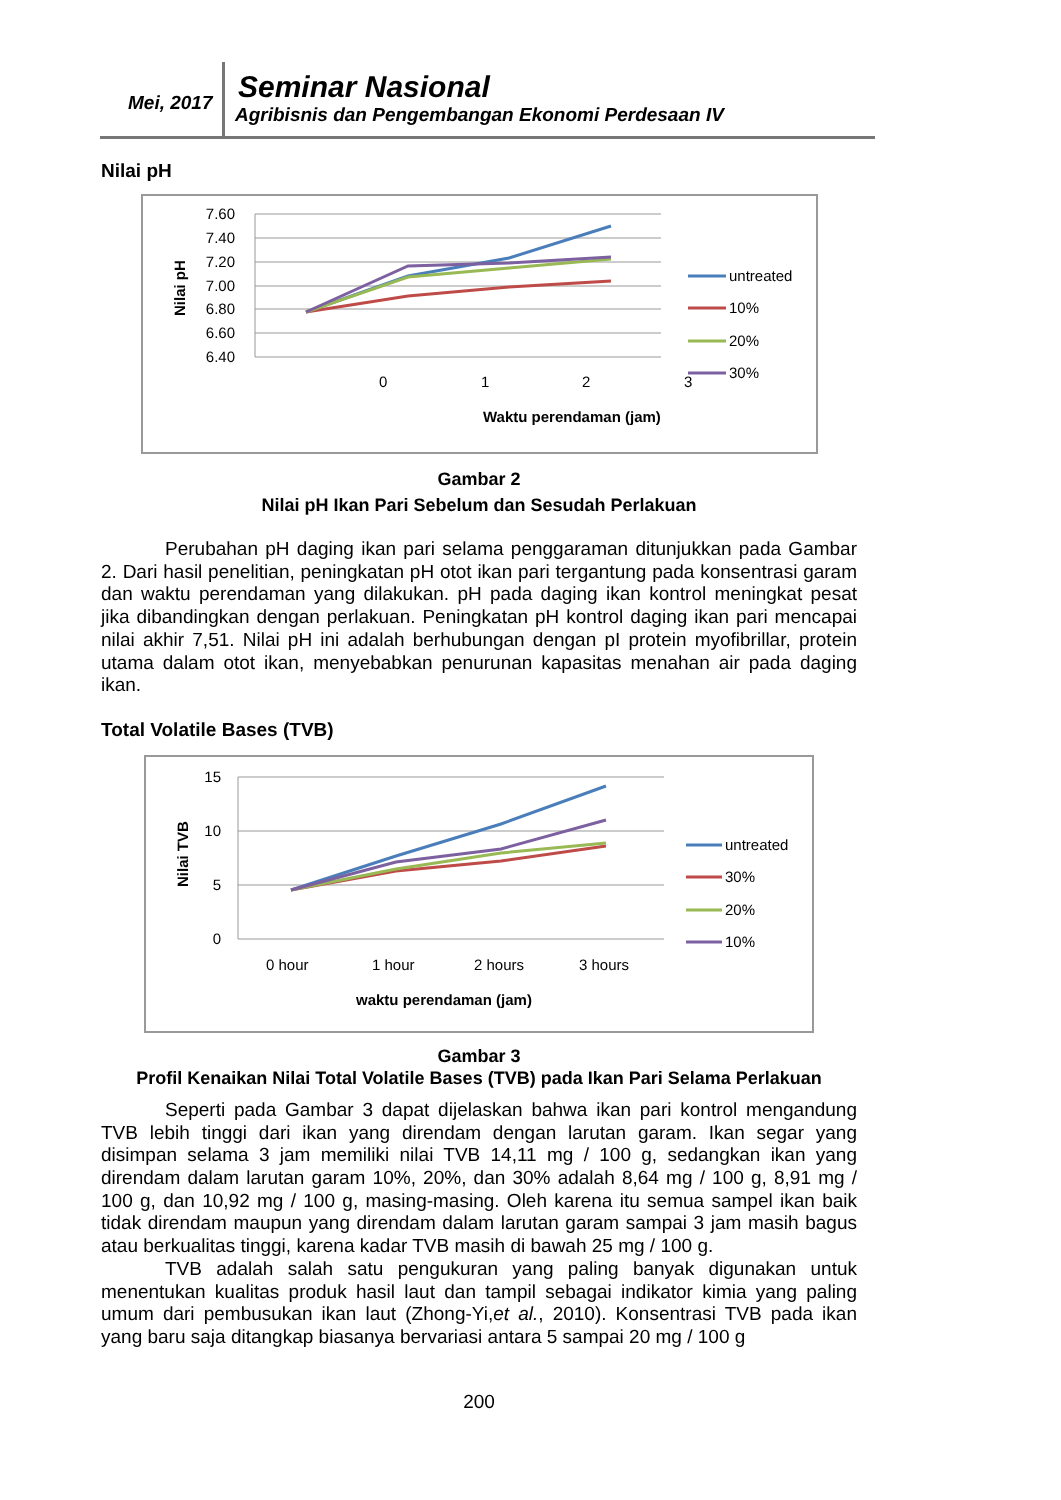Mei, 2017 Seminar Nasional
Agribisnis dan Pengembangan Ekonomi Perdesaan IV
Nilai pH
7.60
7.40
7.20
7.00
6.80
6.60
6.40
0
1
2
3
Waktu perendaman (jam)
Nilai pH
untreated
10%
20%
30%
Gambar 2
Nilai pH Ikan Pari Sebelum dan Sesudah Perlakuan
Perubahan pH daging ikan pari selama penggaraman ditunjukkan pada Gambar 2. Dari hasil penelitian, peningkatan pH otot ikan pari tergantung pada konsentrasi garam dan waktu perendaman yang dilakukan. pH pada daging ikan kontrol meningkat pesat jika dibandingkan dengan perlakuan. Peningkatan pH kontrol daging ikan pari mencapai nilai akhir 7,51. Nilai pH ini adalah berhubungan dengan pI protein myofibrillar, protein utama dalam otot ikan, menyebabkan penurunan kapasitas menahan air pada daging ikan.
Total Volatile Bases (TVB)
15
10
5
0
0 hour
1 hour
2 hours
3 hours
waktu perendaman (jam)
Nilai TVB
untreated
30%
20%
10%
Gambar 3
Profil Kenaikan Nilai Total Volatile Bases (TVB) pada Ikan Pari Selama Perlakuan
Seperti pada Gambar 3 dapat dijelaskan bahwa ikan pari kontrol mengandung TVB lebih tinggi dari ikan yang direndam dengan larutan garam. Ikan segar yang disimpan selama 3 jam memiliki nilai TVB 14,11 mg / 100 g, sedangkan ikan yang direndam dalam larutan garam 10%, 20%, dan 30% adalah 8,64 mg / 100 g, 8,91 mg / 100 g, dan 10,92 mg / 100 g, masing-masing. Oleh karena itu semua sampel ikan baik tidak direndam maupun yang direndam dalam larutan garam sampai 3 jam masih bagus atau berkualitas tinggi, karena kadar TVB masih di bawah 25 mg / 100 g.
TVB adalah salah satu pengukuran yang paling banyak digunakan untuk menentukan kualitas produk hasil laut dan tampil sebagai indikator kimia yang paling umum dari pembusukan ikan laut (Zhong-Yi,et al., 2010). Konsentrasi TVB pada ikan yang baru saja ditangkap biasanya bervariasi antara 5 sampai 20 mg / 100 g
200